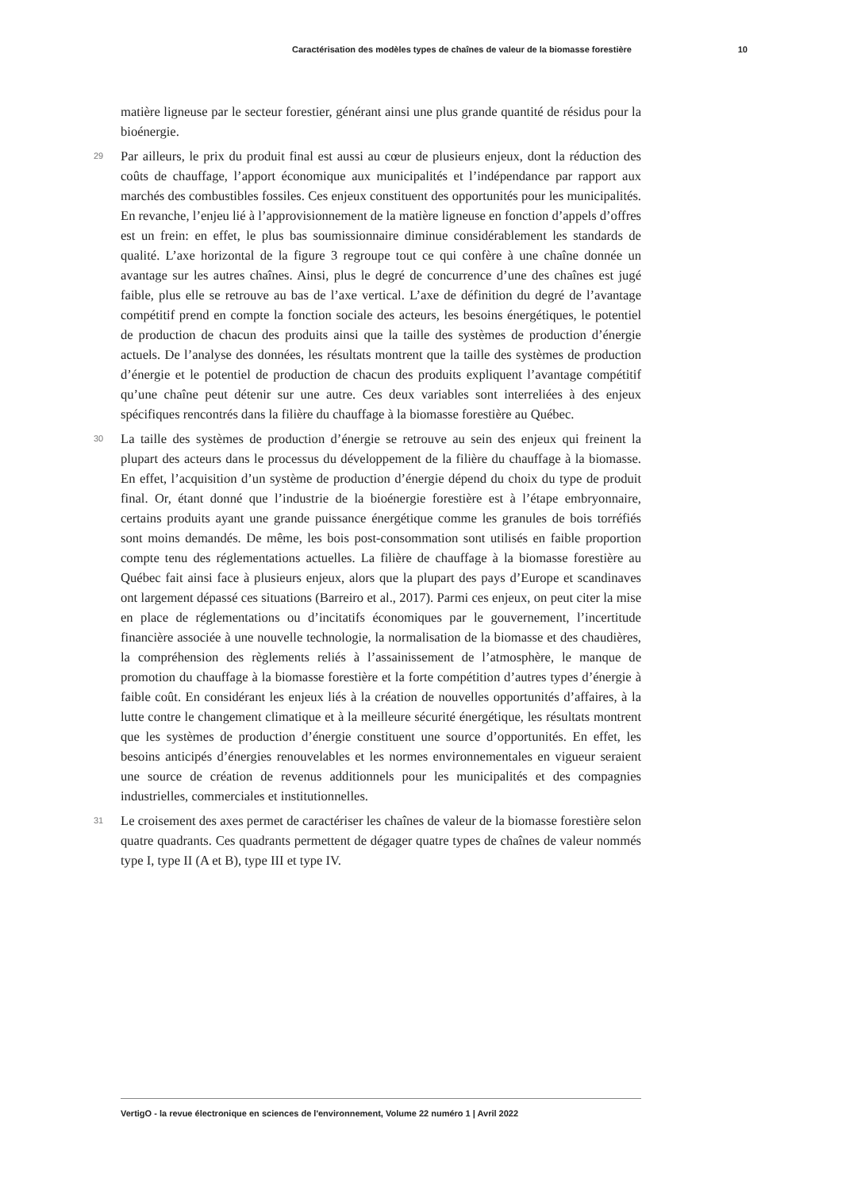Caractérisation des modèles types de chaînes de valeur de la biomasse forestière 10
matière ligneuse par le secteur forestier, générant ainsi une plus grande quantité de résidus pour la bioénergie.
29 Par ailleurs, le prix du produit final est aussi au cœur de plusieurs enjeux, dont la réduction des coûts de chauffage, l’apport économique aux municipalités et l’indépendance par rapport aux marchés des combustibles fossiles. Ces enjeux constituent des opportunités pour les municipalités. En revanche, l’enjeu lié à l’approvisionnement de la matière ligneuse en fonction d’appels d’offres est un frein: en effet, le plus bas soumissionnaire diminue considérablement les standards de qualité. L’axe horizontal de la figure 3 regroupe tout ce qui confère à une chaîne donnée un avantage sur les autres chaînes. Ainsi, plus le degré de concurrence d’une des chaînes est jugé faible, plus elle se retrouve au bas de l’axe vertical. L’axe de définition du degré de l’avantage compétitif prend en compte la fonction sociale des acteurs, les besoins énergétiques, le potentiel de production de chacun des produits ainsi que la taille des systèmes de production d’énergie actuels. De l’analyse des données, les résultats montrent que la taille des systèmes de production d’énergie et le potentiel de production de chacun des produits expliquent l’avantage compétitif qu’une chaîne peut détenir sur une autre. Ces deux variables sont interreliées à des enjeux spécifiques rencontrés dans la filière du chauffage à la biomasse forestière au Québec.
30 La taille des systèmes de production d’énergie se retrouve au sein des enjeux qui freinent la plupart des acteurs dans le processus du développement de la filière du chauffage à la biomasse. En effet, l’acquisition d’un système de production d’énergie dépend du choix du type de produit final. Or, étant donné que l’industrie de la bioénergie forestière est à l’étape embryonnaire, certains produits ayant une grande puissance énergétique comme les granules de bois torréfiés sont moins demandés. De même, les bois post-consommation sont utilisés en faible proportion compte tenu des réglementations actuelles. La filière de chauffage à la biomasse forestière au Québec fait ainsi face à plusieurs enjeux, alors que la plupart des pays d’Europe et scandinaves ont largement dépassé ces situations (Barreiro et al., 2017). Parmi ces enjeux, on peut citer la mise en place de réglementations ou d’incitatifs économiques par le gouvernement, l’incertitude financière associée à une nouvelle technologie, la normalisation de la biomasse et des chaudières, la compréhension des règlements reliés à l’assainissement de l’atmosphère, le manque de promotion du chauffage à la biomasse forestière et la forte compétition d’autres types d’énergie à faible coût. En considérant les enjeux liés à la création de nouvelles opportunités d’affaires, à la lutte contre le changement climatique et à la meilleure sécurité énergétique, les résultats montrent que les systèmes de production d’énergie constituent une source d’opportunités. En effet, les besoins anticipés d’énergies renouvelables et les normes environnementales en vigueur seraient une source de création de revenus additionnels pour les municipalités et des compagnies industrielles, commerciales et institutionnelles.
31 Le croisement des axes permet de caractériser les chaînes de valeur de la biomasse forestière selon quatre quadrants. Ces quadrants permettent de dégager quatre types de chaînes de valeur nommés type I, type II (A et B), type III et type IV.
VertigO - la revue électronique en sciences de l'environnement, Volume 22 numéro 1 | Avril 2022